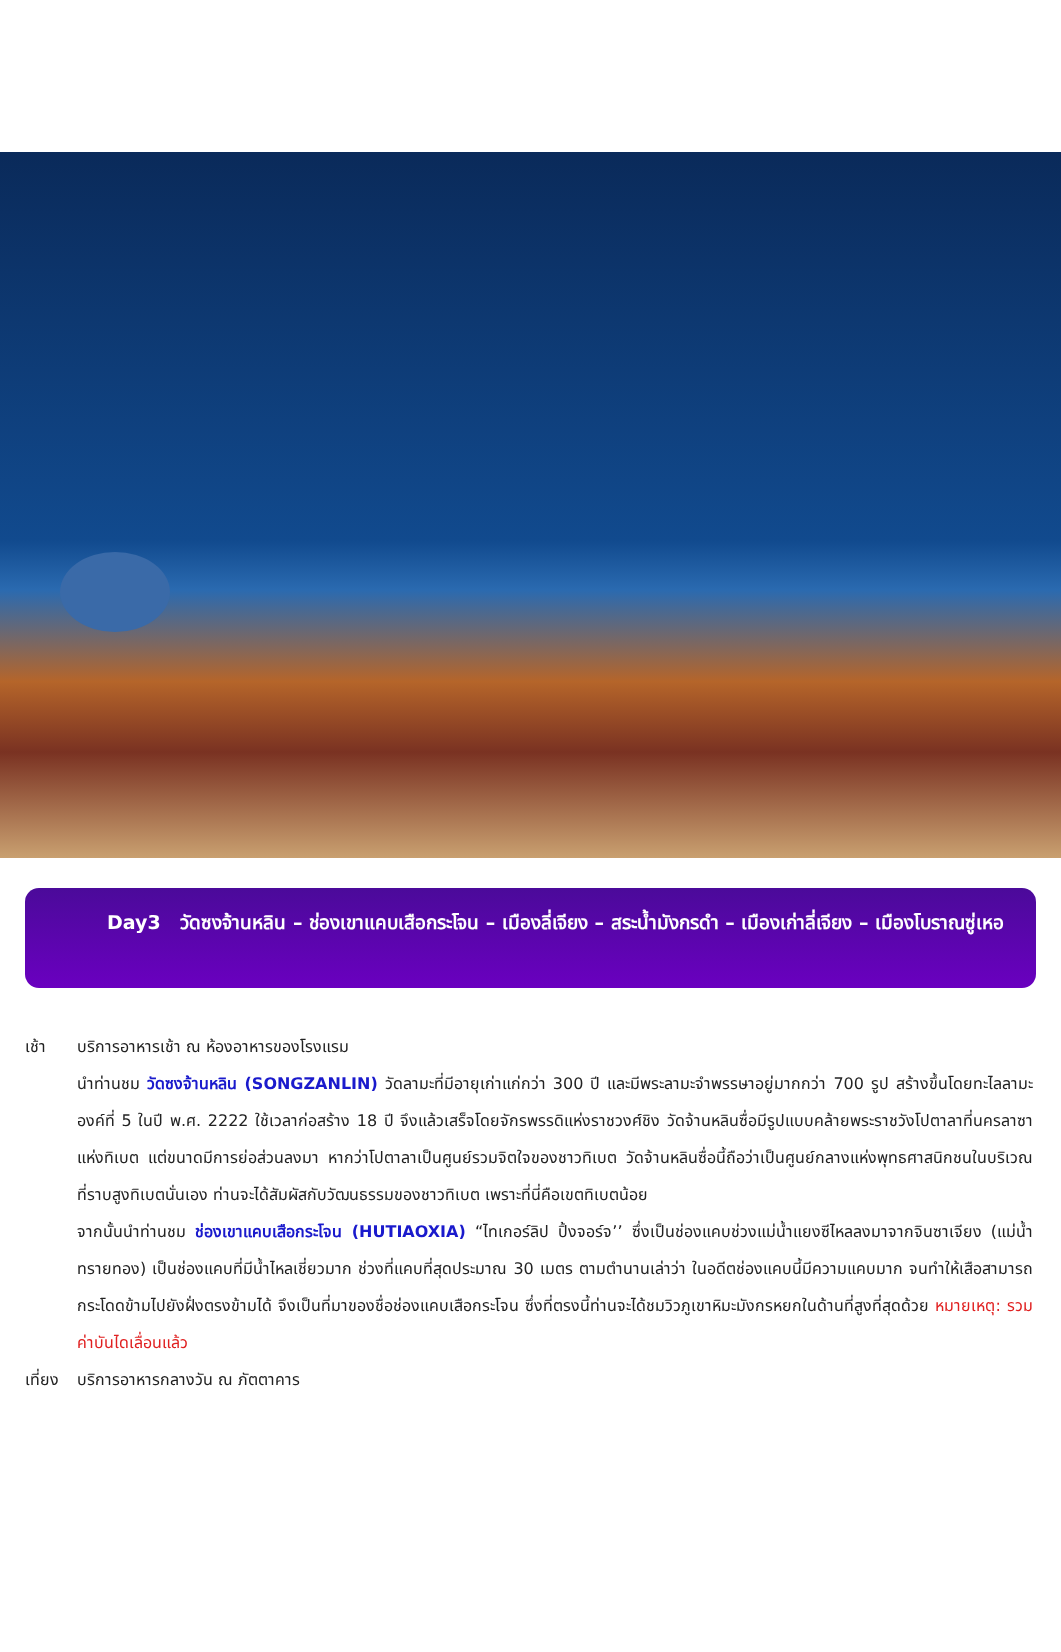Day3 วัดซงจ้านหลิน – ช่องเขาแคบเสือกระโจน – เมืองลี่เจียง – สระน้ำมังกรดำ – เมืองเก่าลี่เจียง – เมืองโบราณซู่เหอ
เช้า บริการอาหารเช้า ณ ห้องอาหารของโรงแรม
นำท่านชม วัดซงจ้านหลิน (SONGZANLIN) วัดลามะที่มีอายุเก่าแก่กว่า 300 ปี และมีพระลามะจำพรรษาอยู่มากกว่า 700 รูป สร้างขึ้นโดยทะไลลามะองค์ที่ 5 ในปี พ.ศ. 2222 ใช้เวลาก่อสร้าง 18 ปี จึงแล้วเสร็จโดยจักรพรรดิแห่งราชวงศ์ชิง วัดจ้านหลินซื่อมีรูปแบบคล้ายพระราชวังโปตาลาที่นครลาซาแห่งทิเบต แต่ขนาดมีการย่อส่วนลงมา หากว่าโปตาลาเป็นศูนย์รวมจิตใจของชาวทิเบต วัดจ้านหลินซื่อนี้ถือว่าเป็นศูนย์กลางแห่งพุทธศาสนิกชนในบริเวณที่ราบสูงทิเบตนั่นเอง ท่านจะได้สัมผัสกับวัฒนธรรมของชาวทิเบต เพราะที่นี่คือเขตทิเบตน้อย
จากนั้นนำท่านชม ช่องเขาแคบเสือกระโจน (HUTIAOXIA) “ไทเกอร์ลิป ปิ้งจอร์จ’’ ซึ่งเป็นช่องแคบช่วงแม่น้ำแยงซีไหลลงมาจากจินซาเจียง (แม่น้ำทรายทอง) เป็นช่องแคบที่มีน้ำไหลเชี่ยวมาก ช่วงที่แคบที่สุดประมาณ 30 เมตร ตามตำนานเล่าว่า ในอดีตช่องแคบนี้มีความแคบมาก จนทำให้เสือสามารถกระโดดข้ามไปยังฝั่งตรงข้ามได้ จึงเป็นที่มาของชื่อช่องแคบเสือกระโจน ซึ่งที่ตรงนี้ท่านจะได้ชมวิวภูเขาหิมะมังกรหยกในด้านที่สูงที่สุดด้วย หมายเหตุ: รวมค่าบันไดเลื่อนแล้ว
เที่ยง
บริการอาหารกลางวัน ณ ภัตตาคาร